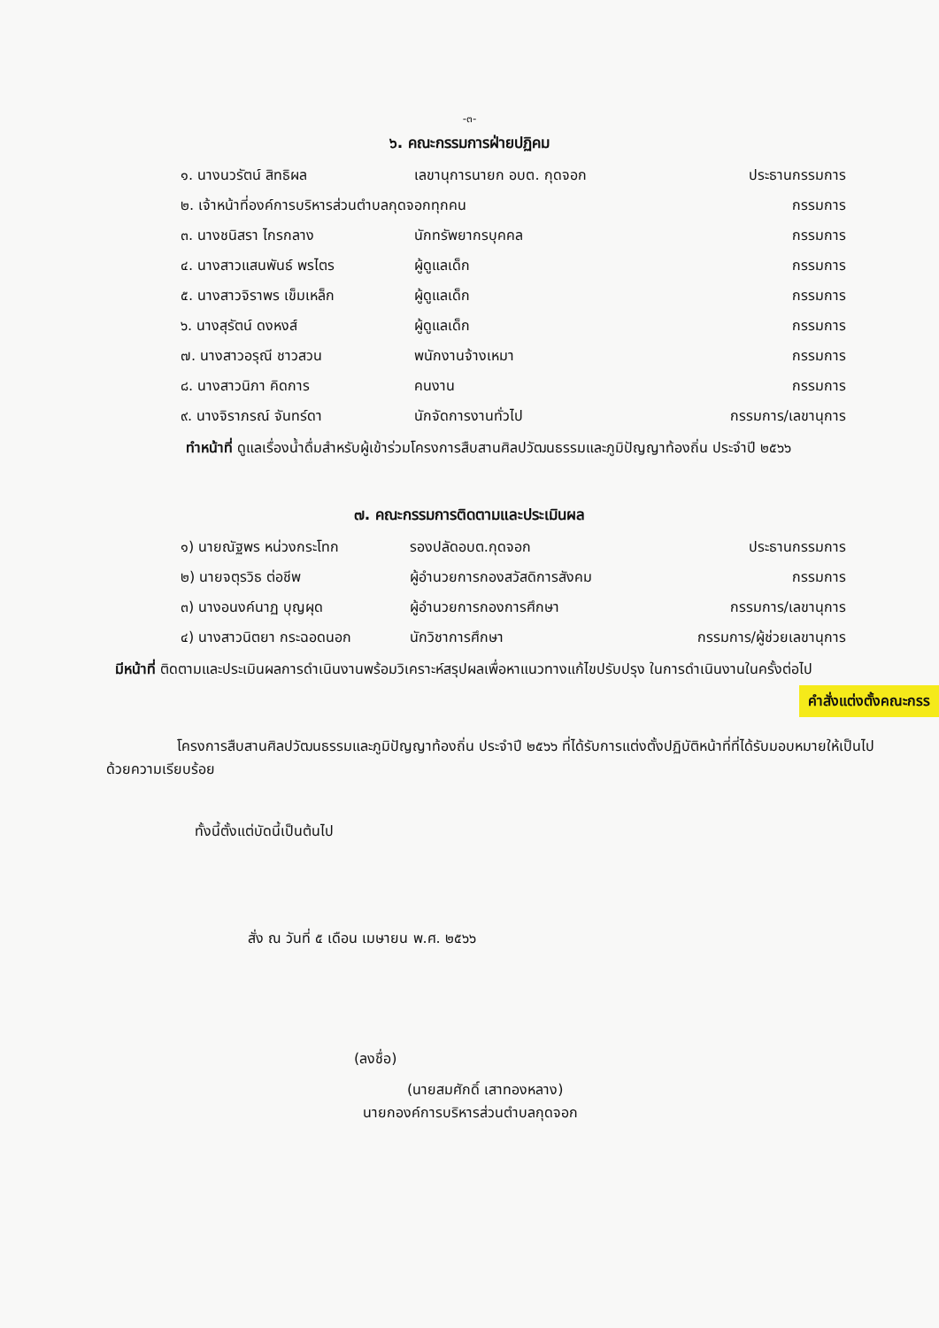-๓-
๖. คณะกรรมการฝ่ายปฏิคม
| ๑. นางนวรัตน์ สิทธิผล | เลขานุการนายก อบต. กุดจอก | ประธานกรรมการ |
| ๒. เจ้าหน้าที่องค์การบริหารส่วนตำบลกุดจอกทุกคน | | กรรมการ |
| ๓. นางชนิสรา ไกรกลาง | นักทรัพยากรบุคคล | กรรมการ |
| ๔. นางสาวแสนพันธ์ พรไตร | ผู้ดูแลเด็ก | กรรมการ |
| ๕. นางสาวจิราพร เข็มเหล็ก | ผู้ดูแลเด็ก | กรรมการ |
| ๖. นางสุรัตน์ ดงหงส์ | ผู้ดูแลเด็ก | กรรมการ |
| ๗. นางสาวอรุณี ชาวสวน | พนักงานจ้างเหมา | กรรมการ |
| ๘. นางสาวนิภา คิดการ | คนงาน | กรรมการ |
| ๙. นางจิราภรณ์ จันทร์ดา | นักจัดการงานทั่วไป | กรรมการ/เลขานุการ |
ทำหน้าที่ ดูแลเรื่องน้ำดื่มสำหรับผู้เข้าร่วมโครงการสืบสานศิลปวัฒนธรรมและภูมิปัญญาท้องถิ่น ประจำปี ๒๕๖๖
๗. คณะกรรมการติดตามและประเมินผล
| ๑) นายณัฐพร หน่วงกระโทก | รองปลัดอบต.กุดจอก | ประธานกรรมการ |
| ๒) นายจตุรวิธ ต่อชีพ | ผู้อำนวยการกองสวัสดิการสังคม | กรรมการ |
| ๓) นางอนงค์นาฏ บุญผุด | ผู้อำนวยการกองการศึกษา | กรรมการ/เลขานุการ |
| ๔) นางสาวนิตยา กระฉอดนอก | นักวิชาการศึกษา | กรรมการ/ผู้ช่วยเลขานุการ |
มีหน้าที่ ติดตามและประเมินผลการดำเนินงานพร้อมวิเคราะห์สรุปผลเพื่อหาแนวทางแก้ไขปรับปรุง ในการดำเนินงานในครั้งต่อไป
คำสั่งแต่งตั้งคณะกรร
โครงการสืบสานศิลปวัฒนธรรมและภูมิปัญญาท้องถิ่น ประจำปี ๒๕๖๖ ที่ได้รับการแต่งตั้งปฏิบัติหน้าที่ที่ได้รับมอบหมายให้เป็นไป ด้วยความเรียบร้อย
ทั้งนี้ตั้งแต่บัดนี้เป็นต้นไป
สั่ง ณ วันที่ ๕ เดือน เมษายน พ.ศ. ๒๕๖๖
(ลงชื่อ)
(นายสมศักดิ์ เสาทองหลาง)
นายกองค์การบริหารส่วนตำบลกุดจอก